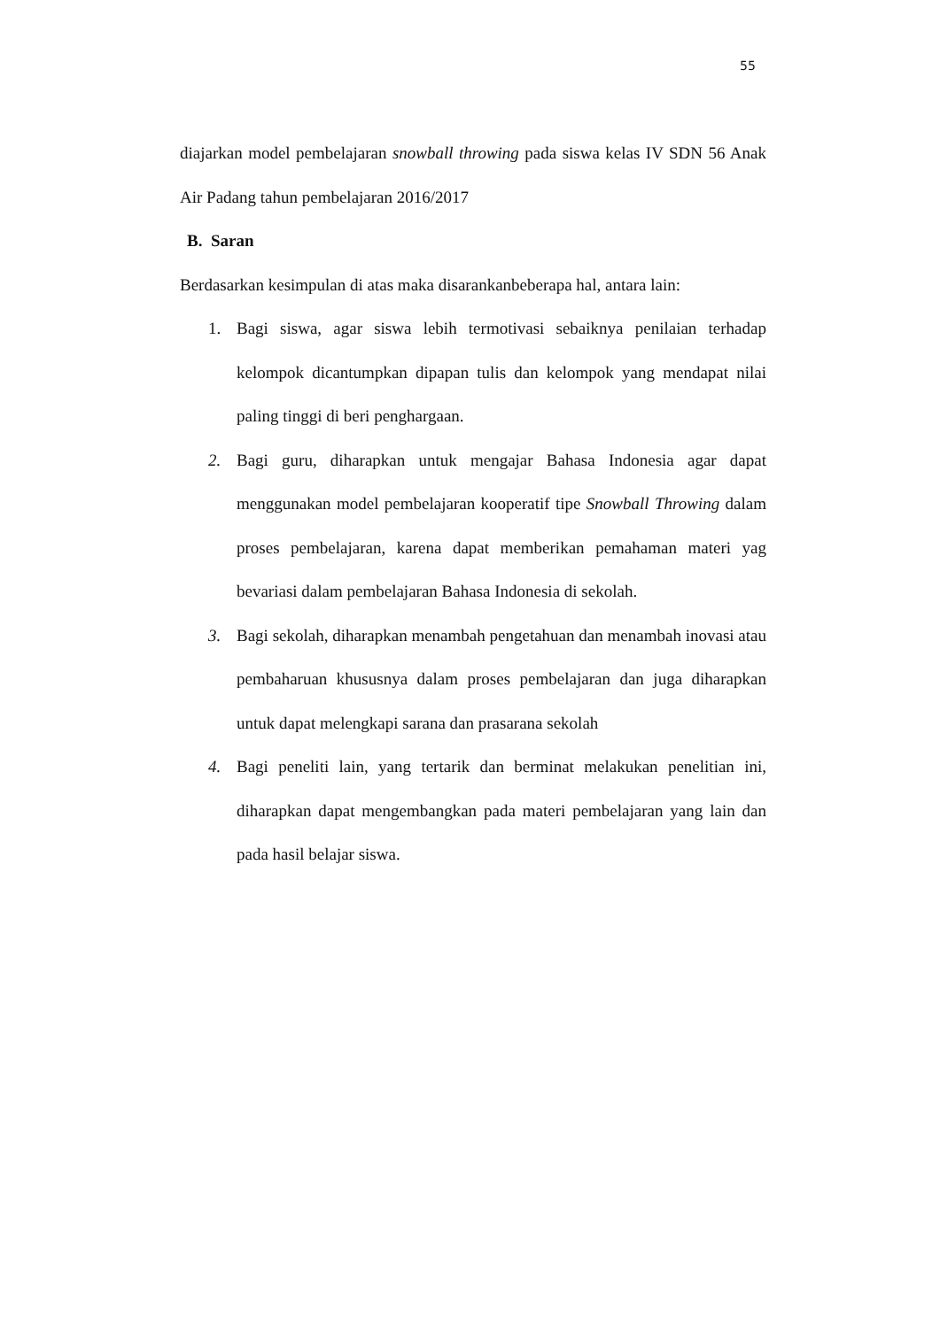55
diajarkan model pembelajaran snowball throwing pada siswa kelas IV SDN 56 Anak Air Padang tahun pembelajaran 2016/2017
B. Saran
Berdasarkan kesimpulan di atas maka disarankanbeberapa hal, antara lain:
1. Bagi siswa, agar siswa lebih termotivasi sebaiknya penilaian terhadap kelompok dicantumpkan dipapan tulis dan kelompok yang mendapat nilai paling tinggi di beri penghargaan.
2. Bagi guru, diharapkan untuk mengajar Bahasa Indonesia agar dapat menggunakan model pembelajaran kooperatif tipe Snowball Throwing dalam proses pembelajaran, karena dapat memberikan pemahaman materi yag bevariasi dalam pembelajaran Bahasa Indonesia di sekolah.
3. Bagi sekolah, diharapkan menambah pengetahuan dan menambah inovasi atau pembaharuan khususnya dalam proses pembelajaran dan juga diharapkan untuk dapat melengkapi sarana dan prasarana sekolah
4. Bagi peneliti lain, yang tertarik dan berminat melakukan penelitian ini, diharapkan dapat mengembangkan pada materi pembelajaran yang lain dan pada hasil belajar siswa.